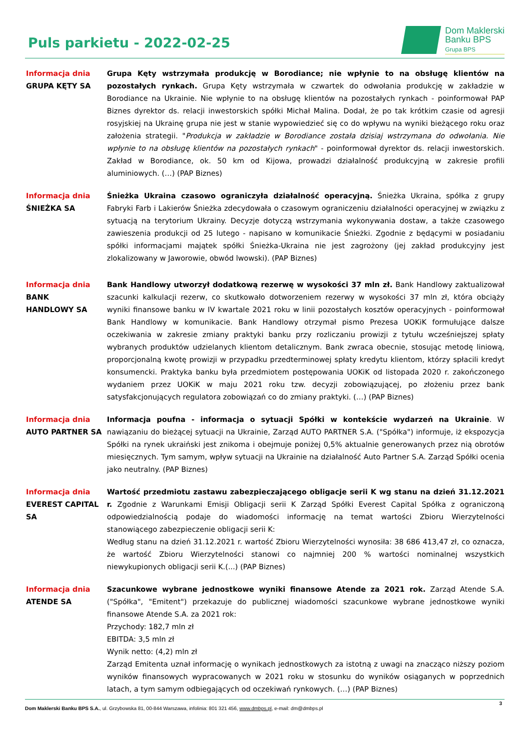Puls parkietu - 2022-02-25
Dom Maklerski
Banku BPS
Grupa BPS
Informacja dnia
GRUPA KĘTY SA
Grupa Kęty wstrzymała produkcję w Borodiance; nie wpłynie to na obsługę klientów na pozostałych rynkach. Grupa Kęty wstrzymała w czwartek do odwołania produkcję w zakładzie w Borodiance na Ukrainie. Nie wpłynie to na obsługę klientów na pozostałych rynkach - poinformował PAP Biznes dyrektor ds. relacji inwestorskich spółki Michał Malina. Dodał, że po tak krótkim czasie od agresji rosyjskiej na Ukrainę grupa nie jest w stanie wypowiedzieć się co do wpływu na wyniki bieżącego roku oraz założenia strategii. "Produkcja w zakładzie w Borodiance została dzisiaj wstrzymana do odwołania. Nie wpłynie to na obsługę klientów na pozostałych rynkach" - poinformował dyrektor ds. relacji inwestorskich. Zakład w Borodiance, ok. 50 km od Kijowa, prowadzi działalność produkcyjną w zakresie profili aluminiowych. (…) (PAP Biznes)
Informacja dnia
ŚNIEŻKA SA
Śnieżka Ukraina czasowo ograniczyła działalność operacyjną. Śnieżka Ukraina, spółka z grupy Fabryki Farb i Lakierów Śnieżka zdecydowała o czasowym ograniczeniu działalności operacyjnej w związku z sytuacją na terytorium Ukrainy. Decyzje dotyczą wstrzymania wykonywania dostaw, a także czasowego zawieszenia produkcji od 25 lutego - napisano w komunikacie Śnieżki. Zgodnie z będącymi w posiadaniu spółki informacjami majątek spółki Śnieżka-Ukraina nie jest zagrożony (jej zakład produkcyjny jest zlokalizowany w Jaworowie, obwód lwowski). (PAP Biznes)
Informacja dnia
BANK
HANDLOWY SA
Bank Handlowy utworzył dodatkową rezerwę w wysokości 37 mln zł. Bank Handlowy zaktualizował szacunki kalkulacji rezerw, co skutkowało dotworzeniem rezerwy w wysokości 37 mln zł, która obciąży wyniki finansowe banku w IV kwartale 2021 roku w linii pozostałych kosztów operacyjnych - poinformował Bank Handlowy w komunikacie. Bank Handlowy otrzymał pismo Prezesa UOKiK formułujące dalsze oczekiwania w zakresie zmiany praktyki banku przy rozliczaniu prowizji z tytułu wcześniejszej spłaty wybranych produktów udzielanych klientom detalicznym. Bank zwraca obecnie, stosując metodę liniową, proporcjonalną kwotę prowizji w przypadku przedterminowej spłaty kredytu klientom, którzy spłacili kredyt konsumencki. Praktyka banku była przedmiotem postępowania UOKiK od listopada 2020 r. zakończonego wydaniem przez UOKiK w maju 2021 roku tzw. decyzji zobowiązującej, po złożeniu przez bank satysfakcjonujących regulatora zobowiązań co do zmiany praktyki. (…) (PAP Biznes)
Informacja dnia
AUTO PARTNER SA
Informacja poufna - informacja o sytuacji Spółki w kontekście wydarzeń na Ukrainie. W nawiązaniu do bieżącej sytuacji na Ukrainie, Zarząd AUTO PARTNER S.A. ("Spółka") informuje, iż ekspozycja Spółki na rynek ukraiński jest znikoma i obejmuje poniżej 0,5% aktualnie generowanych przez nią obrotów miesięcznych. Tym samym, wpływ sytuacji na Ukrainie na działalność Auto Partner S.A. Zarząd Spółki ocenia jako neutralny. (PAP Biznes)
Informacja dnia
EVEREST CAPITAL SA
Wartość przedmiotu zastawu zabezpieczającego obligacje serii K wg stanu na dzień 31.12.2021 r. Zgodnie z Warunkami Emisji Obligacji serii K Zarząd Spółki Everest Capital Spółka z ograniczoną odpowiedzialnością podaje do wiadomości informację na temat wartości Zbioru Wierzytelności stanowiącego zabezpieczenie obligacji serii K:
Według stanu na dzień 31.12.2021 r. wartość Zbioru Wierzytelności wynosiła: 38 686 413,47 zł, co oznacza, że wartość Zbioru Wierzytelności stanowi co najmniej 200 % wartości nominalnej wszystkich niewykupionych obligacji serii K.(...) (PAP Biznes)
Informacja dnia
ATENDE SA
Szacunkowe wybrane jednostkowe wyniki finansowe Atende za 2021 rok. Zarząd Atende S.A. ("Spółka", "Emitent") przekazuje do publicznej wiadomości szacunkowe wybrane jednostkowe wyniki finansowe Atende S.A. za 2021 rok:
Przychody: 182,7 mln zł
EBITDA: 3,5 mln zł
Wynik netto: (4,2) mln zł
Zarząd Emitenta uznał informację o wynikach jednostkowych za istotną z uwagi na znacząco niższy poziom wyników finansowych wypracowanych w 2021 roku w stosunku do wyników osiąganych w poprzednich latach, a tym samym odbiegających od oczekiwań rynkowych. (…) (PAP Biznes)
3
Dom Maklerski Banku BPS S.A., ul. Grzybowska 81, 00-844 Warszawa, infolinia: 801 321 456, www.dmbps.pl, e-mail: dm@dmbps.pl